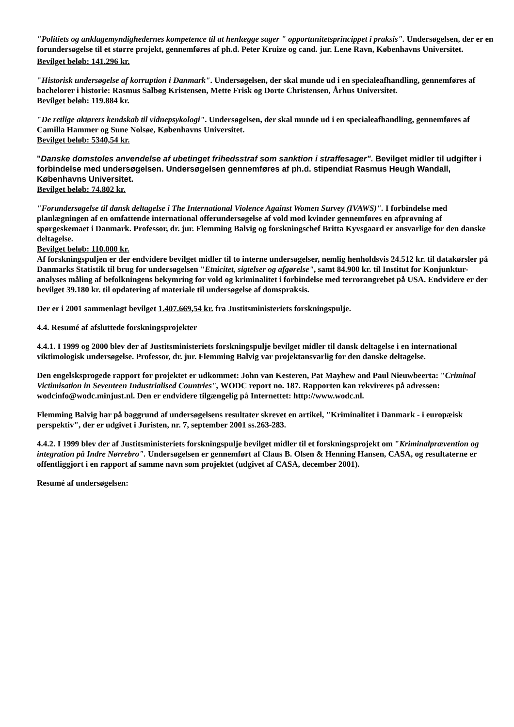"Politiets og anklagemyndighedernes kompetence til at henlægge sager " opportunitetsprincippet i praksis". Undersøgelsen, der er en forundersøgelse til et større projekt, gennemføres af ph.d. Peter Kruize og cand. jur. Lene Ravn, Københavns Universitet.
Bevilget beløb: 141.296 kr.
"Historisk undersøgelse af korruption i Danmark". Undersøgelsen, der skal munde ud i en specialeafhandling, gennemføres af bachelorer i historie: Rasmus Salbøg Kristensen, Mette Frisk og Dorte Christensen, Århus Universitet.
Bevilget beløb: 119.884 kr.
"De retlige aktørers kendskab til vidnepsykologi". Undersøgelsen, der skal munde ud i en specialeafhandling, gennemføres af Camilla Hammer og Sune Nolsøe, Københavns Universitet.
Bevilget beløb: 5340,54 kr.
"Danske domstoles anvendelse af ubetinget frihedsstraf som sanktion i straffesager". Bevilget midler til udgifter i forbindelse med undersøgelsen. Undersøgelsen gennemføres af ph.d. stipendiat Rasmus Heugh Wandall, Københavns Universitet.
Bevilget beløb: 74.802 kr.
"Forundersøgelse til dansk deltagelse i The International Violence Against Women Survey (IVAWS)". I forbindelse med planlægningen af en omfattende international offerundersøgelse af vold mod kvinder gennemføres en afprøvning af spørgeskemaet i Danmark. Professor, dr. jur. Flemming Balvig og forskningschef Britta Kyvsgaard er ansvarlige for den danske deltagelse.
Bevilget beløb: 110.000 kr.
Af forskningspuljen er der endvidere bevilget midler til to interne undersøgelser, nemlig henholdsvis 24.512 kr. til datakørsler på Danmarks Statistik til brug for undersøgelsen "Etnicitet, sigtelser og afgørelse", samt 84.900 kr. til Institut for Konjunktur-analyses måling af befolkningens bekymring for vold og kriminalitet i forbindelse med terrorangrebet på USA. Endvidere er der bevilget 39.180 kr. til opdatering af materiale til undersøgelse af domspraksis.
Der er i 2001 sammenlagt bevilget 1.407.669,54 kr. fra Justitsministeriets forskningspulje.
4.4. Resumé af afsluttede forskningsprojekter
4.4.1. I 1999 og 2000 blev der af Justitsministeriets forskningspulje bevilget midler til dansk deltagelse i en international viktimologisk undersøgelse. Professor, dr. jur. Flemming Balvig var projektansvarlig for den danske deltagelse.
Den engelsksprogede rapport for projektet er udkommet: John van Kesteren, Pat Mayhew and Paul Nieuwbeerta: "Criminal Victimisation in Seventeen Industrialised Countries", WODC report no. 187. Rapporten kan rekvireres på adressen: wodcinfo@wodc.minjust.nl. Den er endvidere tilgængelig på Internettet: http://www.wodc.nl.
Flemming Balvig har på baggrund af undersøgelsens resultater skrevet en artikel, "Kriminalitet i Danmark - i europæisk perspektiv", der er udgivet i Juristen, nr. 7, september 2001 ss.263-283.
4.4.2. I 1999 blev der af Justitsministeriets forskningspulje bevilget midler til et forskningsprojekt om "Kriminalprævention og integration på Indre Nørrebro". Undersøgelsen er gennemført af Claus B. Olsen & Henning Hansen, CASA, og resultaterne er offentliggjort i en rapport af samme navn som projektet (udgivet af CASA, december 2001).
Resumé af undersøgelsen: